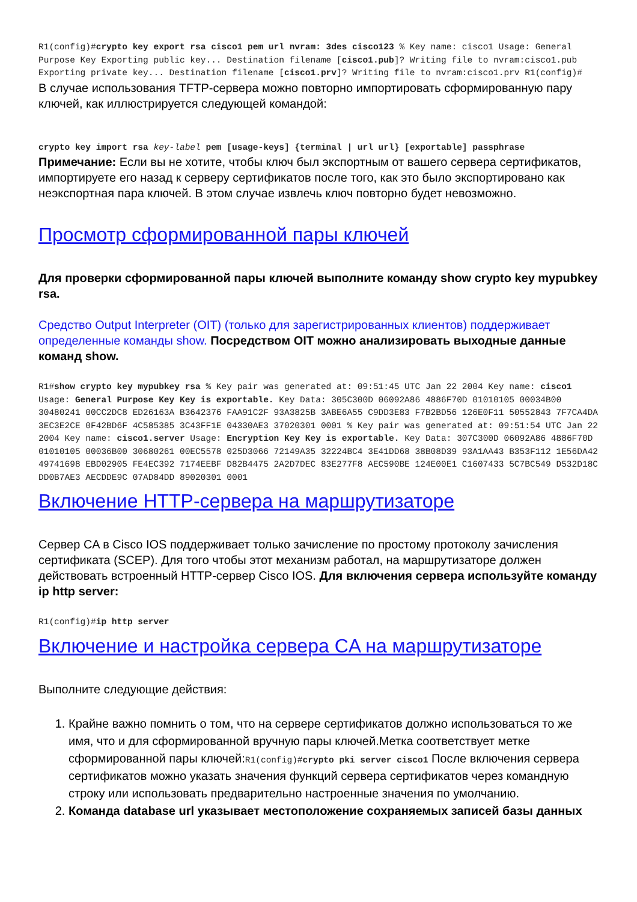R1(config)#crypto key export rsa cisco1 pem url nvram: 3des cisco123 % Key name: cisco1 Usage: General Purpose Key Exporting public key... Destination filename [cisco1.pub]? Writing file to nvram:cisco1.pub Exporting private key... Destination filename [cisco1.prv]? Writing file to nvram:cisco1.prv R1(config)#
В случае использования TFTP-сервера можно повторно импортировать сформированную пару ключей, как иллюстрируется следующей командой:
crypto key import rsa key-label pem [usage-keys] {terminal | url url} [exportable] passphrase
Примечание: Если вы не хотите, чтобы ключ был экспортным от вашего сервера сертификатов, импортируете его назад к серверу сертификатов после того, как это было экспортировано как неэкспортная пара ключей. В этом случае извлечь ключ повторно будет невозможно.
Просмотр сформированной пары ключей
Для проверки сформированной пары ключей выполните команду show crypto key mypubkey rsa.
Средство Output Interpreter (OIT) (только для зарегистрированных клиентов) поддерживает определенные команды show. Посредством OIT можно анализировать выходные данные команд show.
R1#show crypto key mypubkey rsa % Key pair was generated at: 09:51:45 UTC Jan 22 2004 Key name: cisco1 Usage: General Purpose Key Key is exportable. Key Data: 305C300D 06092A86 4886F70D 01010105 00034B00 30480241 00CC2DC8 ED26163A B3642376 FAA91C2F 93A3825B 3ABE6A55 C9DD3E83 F7B2BD56 126E0F11 50552843 7F7CA4DA 3EC3E2CE 0F42BD6F 4C585385 3C43FF1E 04330AE3 37020301 0001 % Key pair was generated at: 09:51:54 UTC Jan 22 2004 Key name: cisco1.server Usage: Encryption Key Key is exportable. Key Data: 307C300D 06092A86 4886F70D 01010105 00036B00 30680261 00EC5578 025D3066 72149A35 32224BC4 3E41DD68 38B08D39 93A1AA43 B353F112 1E56DA42 49741698 EBD02905 FE4EC392 7174EEBF D82B4475 2A2D7DEC 83E277F8 AEC590BE 124E00E1 C1607433 5C7BC549 D532D18C DD0B7AE3 AECDDE9C 07AD84DD 89020301 0001
Включение HTTP-сервера на маршрутизаторе
Сервер CA в Cisco IOS поддерживает только зачисление по простому протоколу зачисления сертификата (SCEP). Для того чтобы этот механизм работал, на маршрутизаторе должен действовать встроенный HTTP-сервер Cisco IOS. Для включения сервера используйте команду ip http server:
R1(config)#ip http server
Включение и настройка сервера CA на маршрутизаторе
Выполните следующие действия:
1. Крайне важно помнить о том, что на сервере сертификатов должно использоваться то же имя, что и для сформированной вручную пары ключей.Метка соответствует метке сформированной пары ключей:R1(config)#crypto pki server cisco1 После включения сервера сертификатов можно указать значения функций сервера сертификатов через командную строку или использовать предварительно настроенные значения по умолчанию.
2. Команда database url указывает местоположение сохраняемых записей базы данных